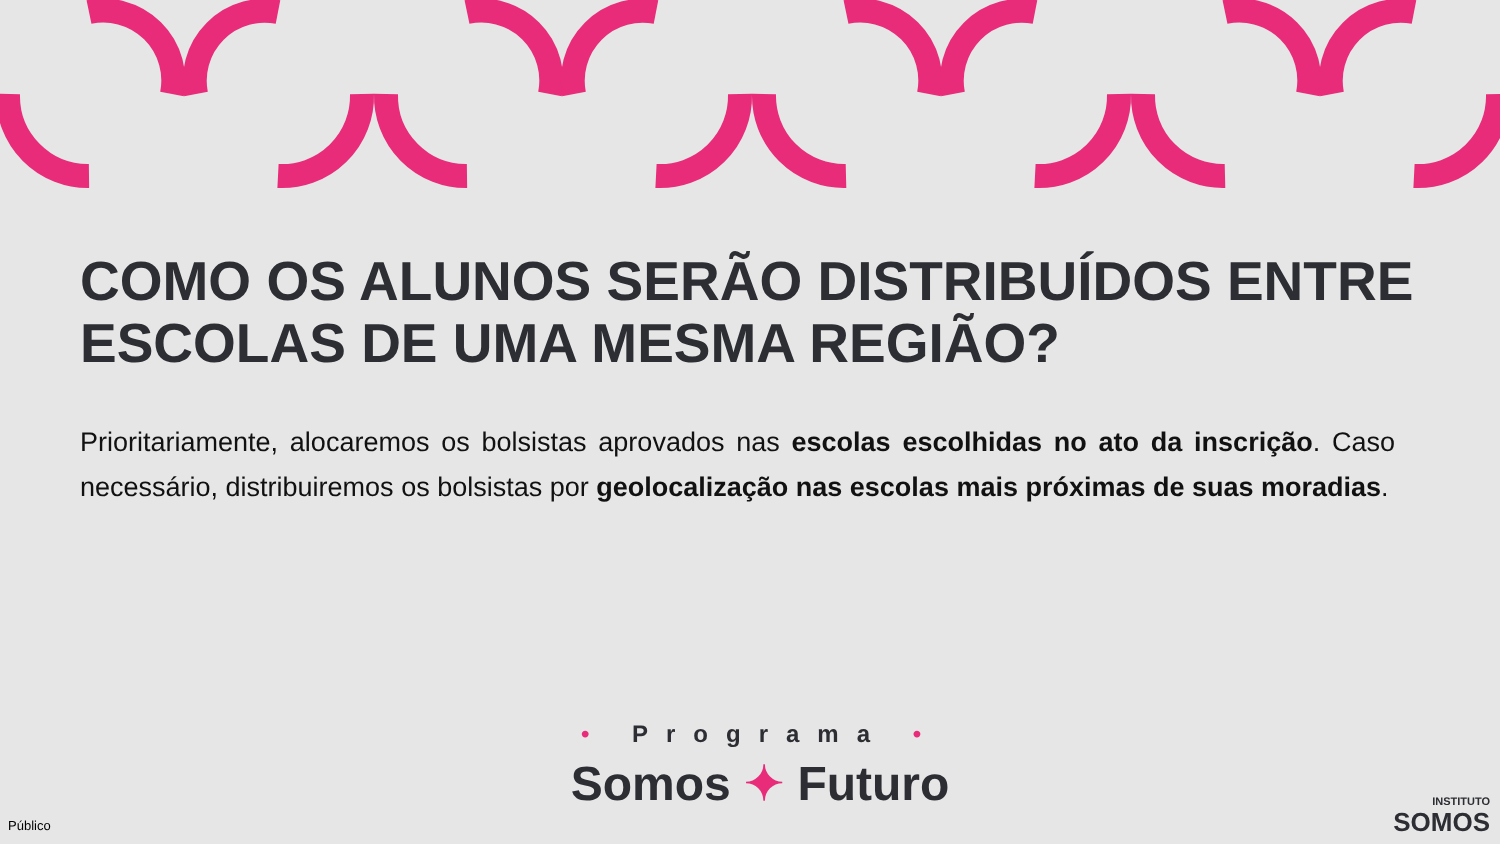COMO OS ALUNOS SERÃO DISTRIBUÍDOS ENTRE ESCOLAS DE UMA MESMA REGIÃO?
Prioritariamente, alocaremos os bolsistas aprovados nas escolas escolhidas no ato da inscrição. Caso necessário, distribuiremos os bolsistas por geolocalização nas escolas mais próximas de suas moradias.
• Programa •
Somos ✦ Futuro
INSTITUTO
SOMOS
Público